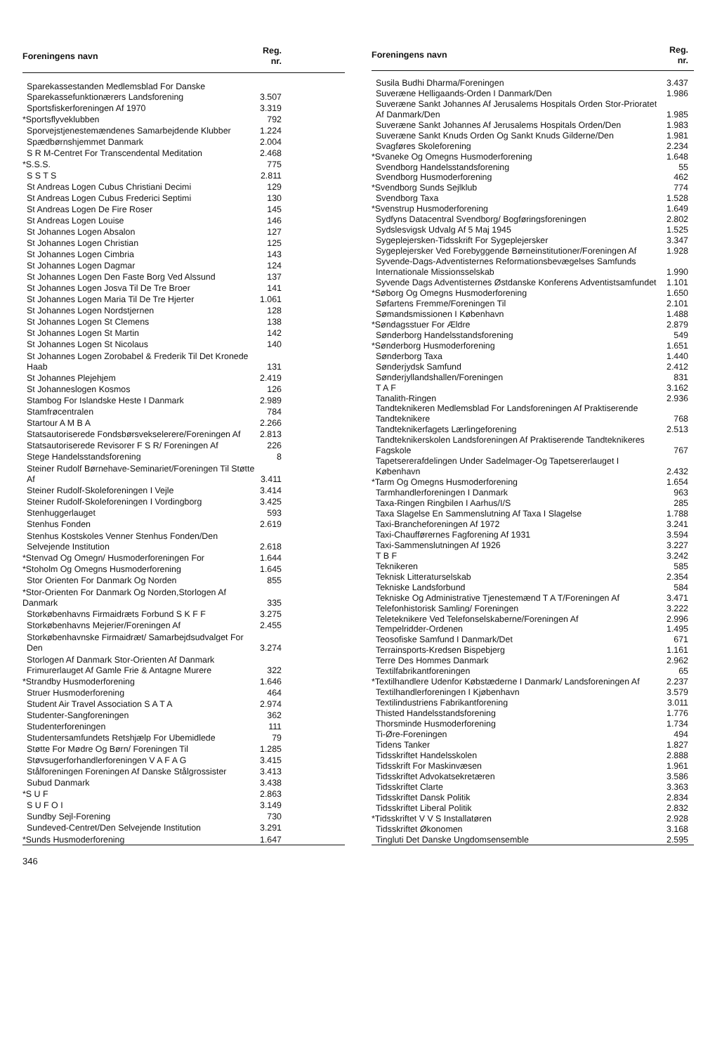| Foreningens navn | Reg. nr. |
| --- | --- |
| Sparekassestanden Medlemsblad For Danske Sparekassefunktionærers Landsforening | 3.507 |
| Sportsfiskerforeningen Af 1970 | 3.319 |
| *Sportsflyveklubben | 792 |
| Sporvejstjenestemændenes Samarbejdende Klubber | 1.224 |
| Spædbørnshjemmet Danmark | 2.004 |
| S R M-Centret For Transcendental Meditation | 2.468 |
| *S.S.S. | 775 |
| S S T S | 2.811 |
| St Andreas Logen Cubus Christiani Decimi | 129 |
| St Andreas Logen Cubus Frederici Septimi | 130 |
| St Andreas Logen De Fire Roser | 145 |
| St Andreas Logen Louise | 146 |
| St Johannes Logen Absalon | 127 |
| St Johannes Logen Christian | 125 |
| St Johannes Logen Cimbria | 143 |
| St Johannes Logen Dagmar | 124 |
| St Johannes Logen Den Faste Borg Ved Alssund | 137 |
| St Johannes Logen Josva Til De Tre Broer | 141 |
| St Johannes Logen Maria Til De Tre Hjerter | 1.061 |
| St Johannes Logen Nordstjernen | 128 |
| St Johannes Logen St Clemens | 138 |
| St Johannes Logen St Martin | 142 |
| St Johannes Logen St Nicolaus | 140 |
| St Johannes Logen Zorobabel & Frederik Til Det Kronede Haab | 131 |
| St Johannes Plejehjem | 2.419 |
| St Johanneslogen Kosmos | 126 |
| Stambog For Islandske Heste I Danmark | 2.989 |
| Stamfrøcentralen | 784 |
| Startour A M B A | 2.266 |
| Statsautoriserede Fondsbørsvekselerere/Foreningen Af | 2.813 |
| Statsautoriserede Revisorer F S R/ Foreningen Af | 226 |
| Stege Handelsstandsforening | 8 |
| Steiner Rudolf Børnehave-Seminariet/Foreningen Til Støtte Af | 3.411 |
| Steiner Rudolf-Skoleforeningen I Vejle | 3.414 |
| Steiner Rudolf-Skoleforeningen I Vordingborg | 3.425 |
| Stenhuggerlauget | 593 |
| Stenhus Fonden | 2.619 |
| Stenhus Kostskoles Venner Stenhus Fonden/Den Selvejende Institution | 2.618 |
| *Stenvad Og Omegn/ Husmoderforeningen For | 1.644 |
| *Stoholm Og Omegns Husmoderforening | 1.645 |
| Stor Orienten For Danmark Og Norden | 855 |
| *Stor-Orienten For Danmark Og Norden,Storlogen Af Danmark | 335 |
| Storkøbenhavns Firmaidræts Forbund S K F F | 3.275 |
| Storkøbenhavns Mejerier/Foreningen Af | 2.455 |
| Storkøbenhavnske Firmaidræt/ Samarbejdsudvalget For Den | 3.274 |
| Storlogen Af Danmark Stor-Orienten Af Danmark Frimurerlauget Af Gamle Frie & Antagne Murere | 322 |
| *Strandby Husmoderforening | 1.646 |
| Struer Husmoderforening | 464 |
| Student Air Travel Association S A T A | 2.974 |
| Studenter-Sangforeningen | 362 |
| Studenterforeningen | 111 |
| Studentersamfundets Retshjælp For Ubemidlede | 79 |
| Støtte For Mødre Og Børn/ Foreningen Til | 1.285 |
| Støvsugerforhandlerforeningen V A F A G | 3.415 |
| Stålforeningen Foreningen Af Danske Stålgrossister | 3.413 |
| Subud Danmark | 3.438 |
| *S U F | 2.863 |
| S U F O I | 3.149 |
| Sundby Sejl-Forening | 730 |
| Sundeved-Centret/Den Selvejende Institution | 3.291 |
| *Sunds Husmoderforening | 1.647 |
| Foreningens navn | Reg. nr. |
| --- | --- |
| Susila Budhi Dharma/Foreningen | 3.437 |
| Suveræne Helligaands-Orden I Danmark/Den | 1.986 |
| Suveræne Sankt Johannes Af Jerusalems Hospitals Orden Stor-Prioratet Af Danmark/Den | 1.985 |
| Suveræne Sankt Johannes Af Jerusalems Hospitals Orden/Den | 1.983 |
| Suveræne Sankt Knuds Orden Og Sankt Knuds Gilderne/Den | 1.981 |
| Svagføres Skoleforening | 2.234 |
| *Svaneke Og Omegns Husmoderforening | 1.648 |
| Svendborg Handelsstandsforening | 55 |
| Svendborg Husmoderforening | 462 |
| *Svendborg Sunds Sejlklub | 774 |
| Svendborg Taxa | 1.528 |
| *Svenstrup Husmoderforening | 1.649 |
| Sydfyns Datacentral Svendborg/ Bogføringsforeningen | 2.802 |
| Sydslesvigsk Udvalg Af 5 Maj 1945 | 1.525 |
| Sygeplejersken-Tidsskrift For Sygeplejersker | 3.347 |
| Sygeplejersker Ved Forebyggende Børneinstitutioner/Foreningen Af | 1.928 |
| Syvende-Dags-Adventisternes Reformationsbevægelses Samfunds Internationale Missionsselskab | 1.990 |
| Syvende Dags Adventisternes Østdanske Konferens Adventistsamfundet | 1.101 |
| *Søborg Og Omegns Husmoderforening | 1.650 |
| Søfartens Fremme/Foreningen Til | 2.101 |
| Sømandsmissionen I København | 1.488 |
| *Søndagsstuer For Ældre | 2.879 |
| Sønderborg Handelsstandsforening | 549 |
| *Sønderborg Husmoderforening | 1.651 |
| Sønderborg Taxa | 1.440 |
| Sønderjydsk Samfund | 2.412 |
| Sønderjyllandshallen/Foreningen | 831 |
| T A F | 3.162 |
| Tanalith-Ringen | 2.936 |
| Tandteknikeren Medlemsblad For Landsforeningen Af Praktiserende Tandteknikere | 768 |
| Tandteknikerfagets Lærlingeforening | 2.513 |
| Tandteknikerskolen Landsforeningen Af Praktiserende Tandteknikeres Fagskole | 767 |
| Tapetsererafdelingen Under Sadelmager-Og Tapetsererlauget I København | 2.432 |
| *Tarm Og Omegns Husmoderforening | 1.654 |
| Tarmhandlerforeningen I Danmark | 963 |
| Taxa-Ringen Ringbilen I Aarhus/I/S | 285 |
| Taxa Slagelse En Sammenslutning Af Taxa I Slagelse | 1.788 |
| Taxi-Brancheforeningen Af 1972 | 3.241 |
| Taxi-Chaufførernes Fagforening Af 1931 | 3.594 |
| Taxi-Sammenslutningen Af 1926 | 3.227 |
| T B F | 3.242 |
| Teknikeren | 585 |
| Teknisk Litteraturselskab | 2.354 |
| Tekniske Landsforbund | 584 |
| Tekniske Og Administrative Tjenestemænd T A T/Foreningen Af | 3.471 |
| Telefonhistorisk Samling/ Foreningen | 3.222 |
| Teleteknikere Ved Telefonselskaberne/Foreningen Af | 2.996 |
| Tempelridder-Ordenen | 1.495 |
| Teosofiske Samfund I Danmark/Det | 671 |
| Terrainsports-Kredsen Bispebjerg | 1.161 |
| Terre Des Hommes Danmark | 2.962 |
| Textilfabrikantforeningen | 65 |
| *Textilhandlere Udenfor Købstæderne I Danmark/ Landsforeningen Af | 2.237 |
| Textilhandlerforeningen I Kjøbenhavn | 3.579 |
| Textilindustriens Fabrikantforening | 3.011 |
| Thisted Handelsstandsforening | 1.776 |
| Thorsminde Husmoderforening | 1.734 |
| Ti-Øre-Foreningen | 494 |
| Tidens Tanker | 1.827 |
| Tidsskriftet Handelsskolen | 2.888 |
| Tidsskrift For Maskinvæsen | 1.961 |
| Tidsskriftet Advokatsekretæren | 3.586 |
| Tidsskriftet Clarte | 3.363 |
| Tidsskriftet Dansk Politik | 2.834 |
| Tidsskriftet Liberal Politik | 2.832 |
| *Tidsskriftet V V S Installatøren | 2.928 |
| Tidsskriftet Økonomen | 3.168 |
| Tingluti Det Danske Ungdomsensemble | 2.595 |
346